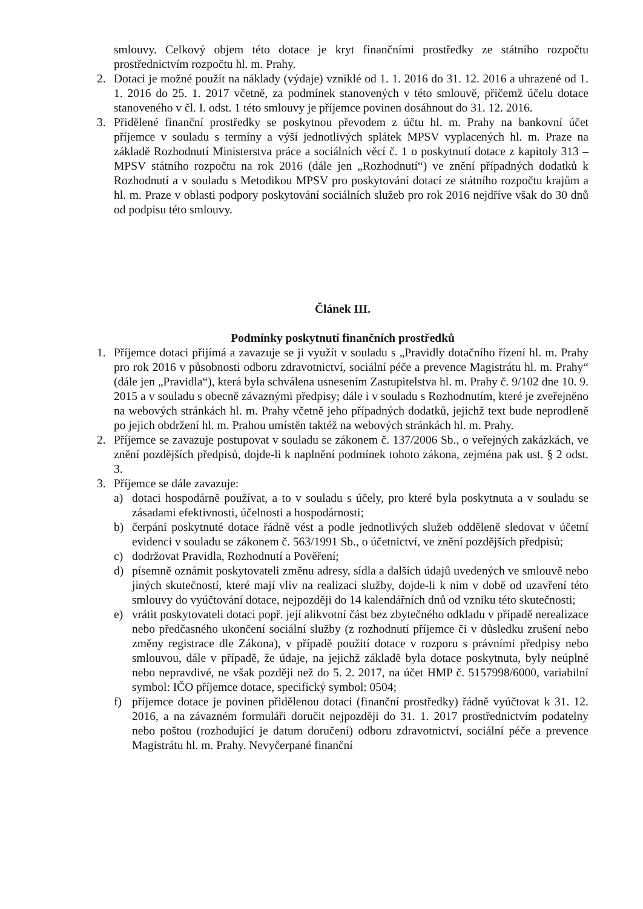smlouvy. Celkový objem této dotace je kryt finančními prostředky ze státního rozpočtu prostřednictvím rozpočtu hl. m. Prahy.
2. Dotaci je možné použít na náklady (výdaje) vzniklé od 1. 1. 2016 do 31. 12. 2016 a uhrazené od 1. 1. 2016 do 25. 1. 2017 včetně, za podmínek stanovených v této smlouvě, přičemž účelu dotace stanoveného v čl. I. odst. 1 této smlouvy je příjemce povinen dosáhnout do 31. 12. 2016.
3. Přidělené finanční prostředky se poskytnou převodem z účtu hl. m. Prahy na bankovní účet příjemce v souladu s termíny a výší jednotlivých splátek MPSV vyplacených hl. m. Praze na základě Rozhodnutí Ministerstva práce a sociálních věcí č. 1 o poskytnutí dotace z kapitoly 313 – MPSV státního rozpočtu na rok 2016 (dále jen „Rozhodnutí“) ve znění případných dodatků k Rozhodnutí a v souladu s Metodikou MPSV pro poskytování dotací ze státního rozpočtu krajům a hl. m. Praze v oblasti podpory poskytování sociálních služeb pro rok 2016 nejdříve však do 30 dnů od podpisu této smlouvy.
Článek III.
Podmínky poskytnutí finančních prostředků
1. Příjemce dotaci přijímá a zavazuje se ji využít v souladu s „Pravidly dotačního řízení hl. m. Prahy pro rok 2016 v působnosti odboru zdravotnictví, sociální péče a prevence Magistrátu hl. m. Prahy“ (dále jen „Pravidla“), která byla schválena usnesením Zastupitelstva hl. m. Prahy č. 9/102 dne 10. 9. 2015 a v souladu s obecně závaznými předpisy; dále i v souladu s Rozhodnutím, které je zveřejněno na webových stránkách hl. m. Prahy včetně jeho případných dodatků, jejichž text bude neprodleně po jejich obdržení hl. m. Prahou umístěn taktéž na webových stránkách hl. m. Prahy.
2. Příjemce se zavazuje postupovat v souladu se zákonem č. 137/2006 Sb., o veřejných zakázkách, ve znění pozdějších předpisů, dojde-li k naplnění podmínek tohoto zákona, zejména pak ust. § 2 odst. 3.
3. Příjemce se dále zavazuje:
a) dotaci hospodárně používat, a to v souladu s účely, pro které byla poskytnuta a v souladu se zásadami efektivnosti, účelnosti a hospodárnosti;
b) čerpání poskytnuté dotace řádně vést a podle jednotlivých služeb odděleně sledovat v účetní evidenci v souladu se zákonem č. 563/1991 Sb., o účetnictví, ve znění pozdějších předpisů;
c) dodržovat Pravidla, Rozhodnutí a Pověření;
d) písemně oznámit poskytovateli změnu adresy, sídla a dalších údajů uvedených ve smlouvě nebo jiných skutečností, které mají vliv na realizaci služby, dojde-li k nim v době od uzavření této smlouvy do vyúčtování dotace, nejpozději do 14 kalendářních dnů od vzniku této skutečnosti;
e) vrátit poskytovateli dotaci popř. její alikvotní část bez zbytečného odkladu v případě nerealizace nebo předčasného ukončení sociální služby (z rozhodnutí příjemce či v důsledku zrušení nebo změny registrace dle Zákona), v případě použití dotace v rozporu s právními předpisy nebo smlouvou, dále v případě, že údaje, na jejichž základě byla dotace poskytnuta, byly neúplné nebo nepravdivé, ne však později než do 5. 2. 2017, na účet HMP č. 5157998/6000, variabilní symbol: IČO příjemce dotace, specifický symbol: 0504;
f) příjemce dotace je povinen přidělenou dotaci (finanční prostředky) řádně vyúčtovat k 31. 12. 2016, a na závazném formuláři doručit nejpozději do 31. 1. 2017 prostřednictvím podatelny nebo poštou (rozhodující je datum doručení) odboru zdravotnictví, sociální péče a prevence Magistrátu hl. m. Prahy. Nevyčerpané finanční